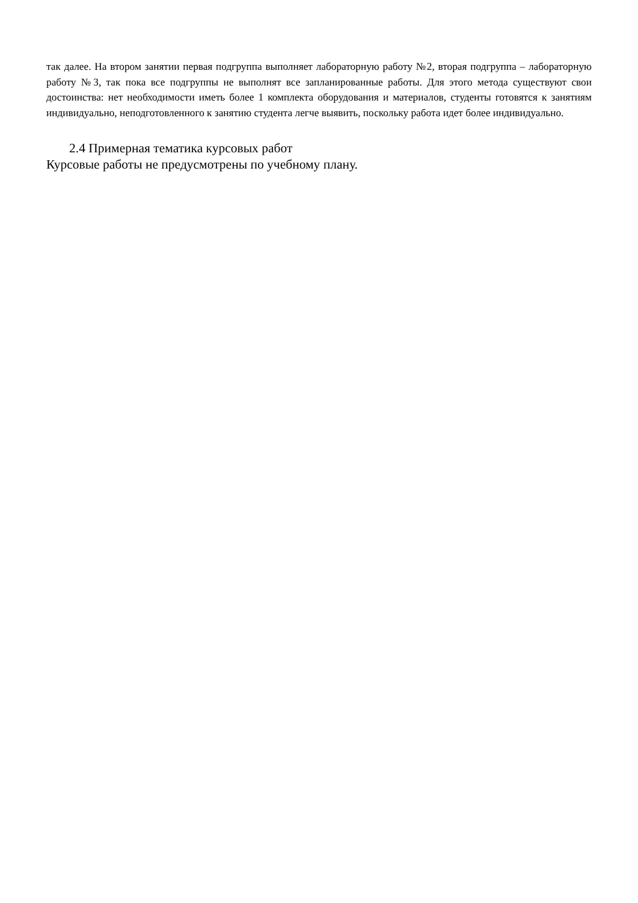так далее. На втором занятии первая подгруппа выполняет лабораторную работу №2, вторая подгруппа – лабораторную работу №3, так пока все подгруппы не выполнят все запланированные работы. Для этого метода существуют свои достоинства: нет необходимости иметь более 1 комплекта оборудования и материалов, студенты готовятся к занятиям индивидуально, неподготовленного к занятию студента легче выявить, поскольку работа идет более индивидуально.
2.4 Примерная тематика курсовых работ
Курсовые работы не предусмотрены по учебному плану.